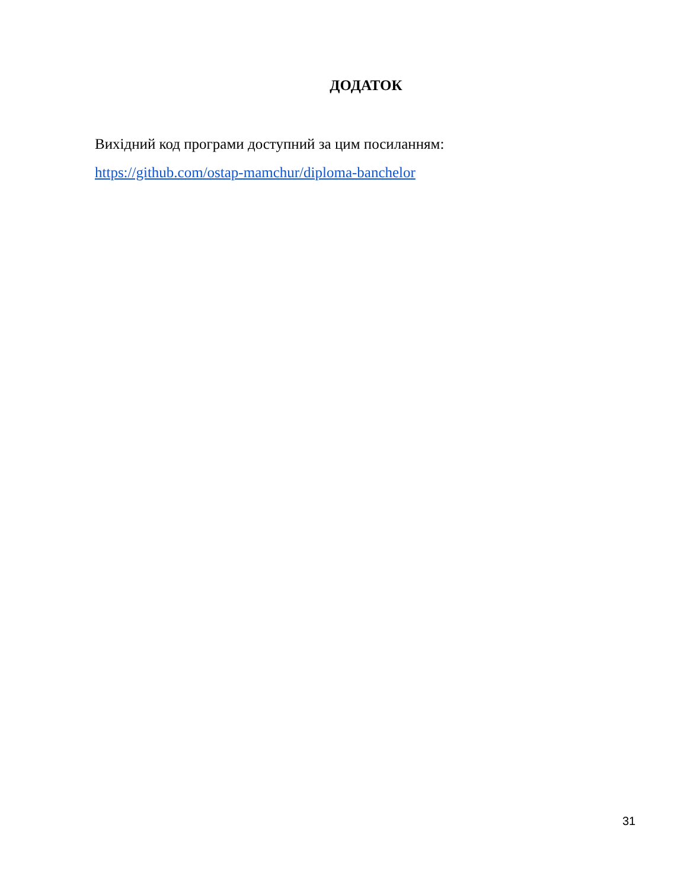ДОДАТОК
Вихідний код програми доступний за цим посиланням:
https://github.com/ostap-mamchur/diploma-banchelor
31